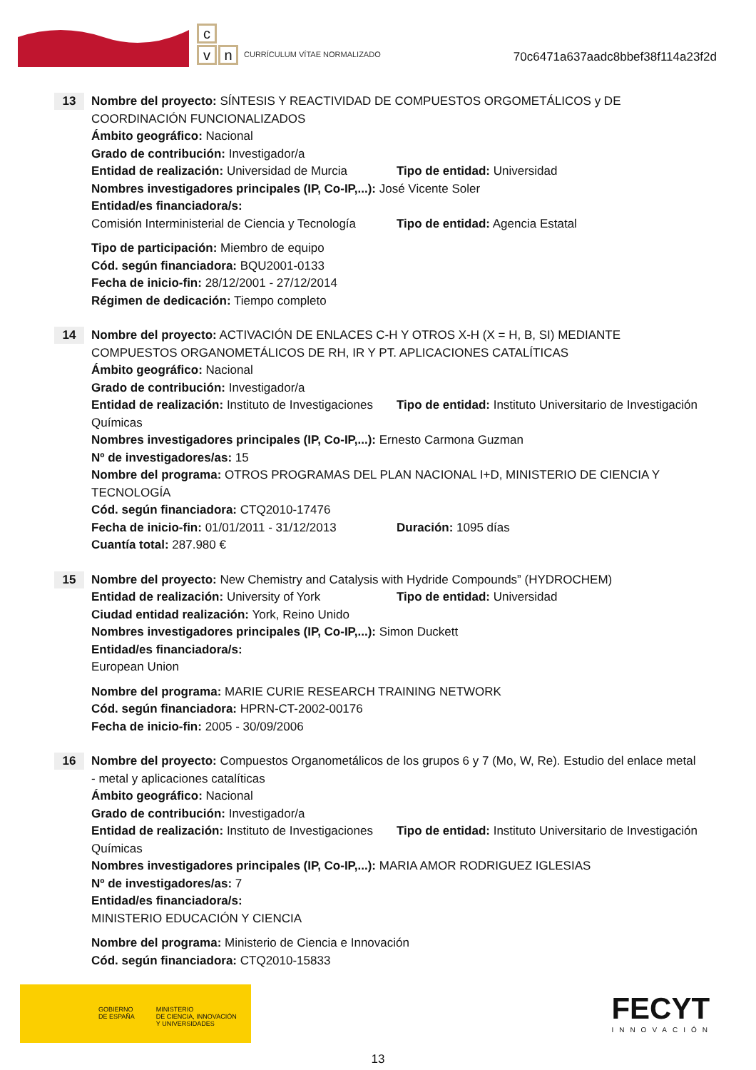c
v n
CURRÍCULUM VÍTAE NORMALIZADO
70c6471a637aadc8bbef38f114a23f2d
13
Nombre del proyecto: SÍNTESIS Y REACTIVIDAD DE COMPUESTOS ORGOMETÁLICOS y DE COORDINACIÓN FUNCIONALIZADOS
Ámbito geográfico: Nacional
Grado de contribución: Investigador/a
Entidad de realización: Universidad de Murcia
Tipo de entidad: Universidad
Nombres investigadores principales (IP, Co-IP,...): José Vicente Soler
Entidad/es financiadora/s:
Comisión Interministerial de Ciencia y Tecnología
Tipo de entidad: Agencia Estatal
Tipo de participación: Miembro de equipo
Cód. según financiadora: BQU2001-0133
Fecha de inicio-fin: 28/12/2001 - 27/12/2014
Régimen de dedicación: Tiempo completo
14
Nombre del proyecto: ACTIVACIÓN DE ENLACES C-H Y OTROS X-H (X = H, B, SI) MEDIANTE COMPUESTOS ORGANOMETÁLICOS DE RH, IR Y PT. APLICACIONES CATALÍTICAS
Ámbito geográfico: Nacional
Grado de contribución: Investigador/a
Entidad de realización: Instituto de Investigaciones Químicas
Tipo de entidad: Instituto Universitario de Investigación
Nombres investigadores principales (IP, Co-IP,...): Ernesto Carmona Guzman
Nº de investigadores/as: 15
Nombre del programa: OTROS PROGRAMAS DEL PLAN NACIONAL I+D, MINISTERIO DE CIENCIA Y TECNOLOGÍA
Cód. según financiadora: CTQ2010-17476
Fecha de inicio-fin: 01/01/2011 - 31/12/2013
Duración: 1095 días
Cuantía total: 287.980 €
15
Nombre del proyecto: New Chemistry and Catalysis with Hydride Compounds” (HYDROCHEM)
Entidad de realización: University of York
Tipo de entidad: Universidad
Ciudad entidad realización: York, Reino Unido
Nombres investigadores principales (IP, Co-IP,...): Simon Duckett
Entidad/es financiadora/s:
European Union
Nombre del programa: MARIE CURIE RESEARCH TRAINING NETWORK
Cód. según financiadora: HPRN-CT-2002-00176
Fecha de inicio-fin: 2005 - 30/09/2006
16
Nombre del proyecto: Compuestos Organometálicos de los grupos 6 y 7 (Mo, W, Re). Estudio del enlace metal - metal y aplicaciones catalíticas
Ámbito geográfico: Nacional
Grado de contribución: Investigador/a
Entidad de realización: Instituto de Investigaciones Químicas
Tipo de entidad: Instituto Universitario de Investigación
Nombres investigadores principales (IP, Co-IP,...): MARIA AMOR RODRIGUEZ IGLESIAS
Nº de investigadores/as: 7
Entidad/es financiadora/s:
MINISTERIO EDUCACIÓN Y CIENCIA
Nombre del programa: Ministerio de Ciencia e Innovación
Cód. según financiadora: CTQ2010-15833
GOBIERNO
DE ESPAÑA
MINISTERIO
DE CIENCIA, INNOVACIÓN
Y UNIVERSIDADES
FECYT
INNOVACIÓN
13